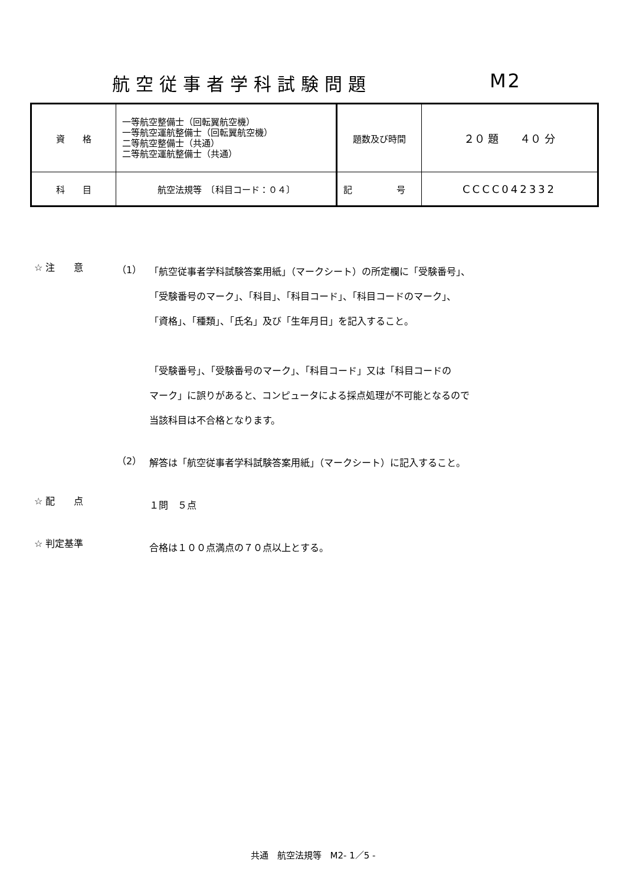航空従事者学科試験問題 M2
| 資 格 | 一等航空整備士（回転翼航空機） 一等航空運航整備士（回転翼航空機） 二等航空整備士（共通） 二等航空運航整備士（共通） | 題数及び時間 | ２０ 題 ４０ 分 |
| 科 目 | 航空法規等 〔科目コード：０４〕 | 記 号 | CCCC042332 |
☆ 注　　意 （1）
「航空従事者学科試験答案用紙」（マークシート）の所定欄に「受験番号」、
「受験番号のマーク」、「科目」、「科目コード」、「科目コードのマーク」、
「資格」、「種類」、「氏名」及び「生年月日」を記入すること。
「受験番号」、「受験番号のマーク」、「科目コード」又は「科目コードの
マーク」に誤りがあると、コンピュータによる採点処理が不可能となるので
当該科目は不合格となります。
（2）
解答は「航空従事者学科試験答案用紙」（マークシート）に記入すること。
☆ 配　　点
１問　５点
☆ 判定基準
合格は１００点満点の７０点以上とする。
共通　航空法規等　M2- 1／5 -